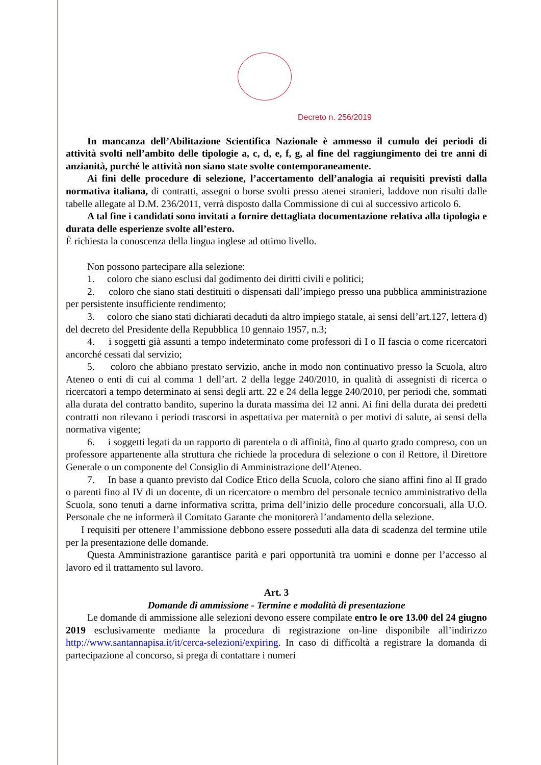Decreto n. 256/2019
In mancanza dell’Abilitazione Scientifica Nazionale è ammesso il cumulo dei periodi di attività svolti nell’ambito delle tipologie a, c, d, e, f, g, al fine del raggiungimento dei tre anni di anzianità, purché le attività non siano state svolte contemporaneamente.
Ai fini delle procedure di selezione, l’accertamento dell’analogia ai requisiti previsti dalla normativa italiana, di contratti, assegni o borse svolti presso atenei stranieri, laddove non risulti dalle tabelle allegate al D.M. 236/2011, verrà disposto dalla Commissione di cui al successivo articolo 6.
A tal fine i candidati sono invitati a fornire dettagliata documentazione relativa alla tipologia e durata delle esperienze svolte all’estero.
È richiesta la conoscenza della lingua inglese ad ottimo livello.
Non possono partecipare alla selezione:
1. coloro che siano esclusi dal godimento dei diritti civili e politici;
2. coloro che siano stati destituiti o dispensati dall’impiego presso una pubblica amministrazione per persistente insufficiente rendimento;
3. coloro che siano stati dichiarati decaduti da altro impiego statale, ai sensi dell’art.127, lettera d) del decreto del Presidente della Repubblica 10 gennaio 1957, n.3;
4. i soggetti già assunti a tempo indeterminato come professori di I o II fascia o come ricercatori ancorché cessati dal servizio;
5. coloro che abbiano prestato servizio, anche in modo non continuativo presso la Scuola, altro Ateneo o enti di cui al comma 1 dell’art. 2 della legge 240/2010, in qualità di assegnisti di ricerca o ricercatori a tempo determinato ai sensi degli artt. 22 e 24 della legge 240/2010, per periodi che, sommati alla durata del contratto bandito, superino la durata massima dei 12 anni. Ai fini della durata dei predetti contratti non rilevano i periodi trascorsi in aspettativa per maternità o per motivi di salute, ai sensi della normativa vigente;
6. i soggetti legati da un rapporto di parentela o di affinità, fino al quarto grado compreso, con un professore appartenente alla struttura che richiede la procedura di selezione o con il Rettore, il Direttore Generale o un componente del Consiglio di Amministrazione dell’Ateneo.
7. In base a quanto previsto dal Codice Etico della Scuola, coloro che siano affini fino al II grado o parenti fino al IV di un docente, di un ricercatore o membro del personale tecnico amministrativo della Scuola, sono tenuti a darne informativa scritta, prima dell’inizio delle procedure concorsuali, alla U.O. Personale che ne informerà il Comitato Garante che monitorerà l’andamento della selezione.
I requisiti per ottenere l’ammissione debbono essere posseduti alla data di scadenza del termine utile per la presentazione delle domande.
Questa Amministrazione garantisce parità e pari opportunità tra uomini e donne per l’accesso al lavoro ed il trattamento sul lavoro.
Art. 3
Domande di ammissione - Termine e modalità di presentazione
Le domande di ammissione alle selezioni devono essere compilate entro le ore 13.00 del 24 giugno 2019 esclusivamente mediante la procedura di registrazione on-line disponibile all’indirizzo http://www.santannapisa.it/it/cerca-selezioni/expiring. In caso di difficoltà a registrare la domanda di partecipazione al concorso, si prega di contattare i numeri